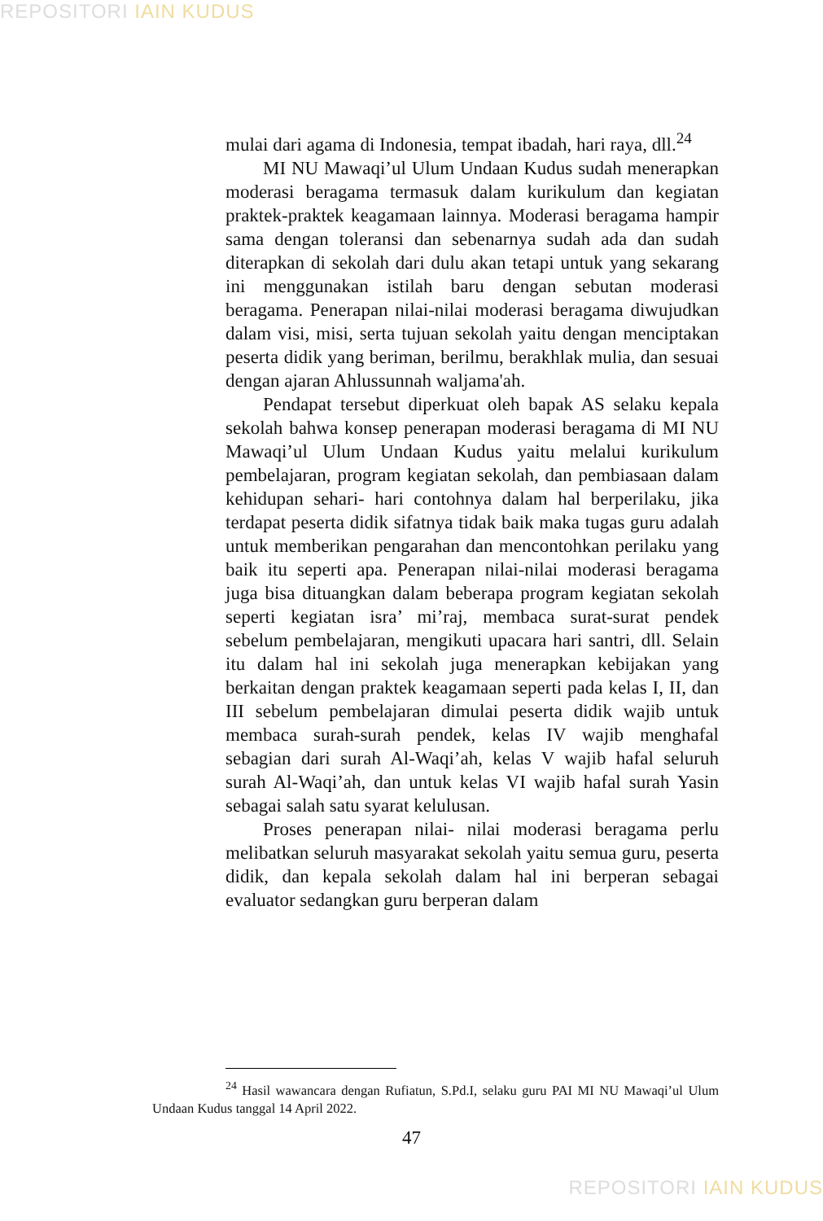REPOSITORI IAIN KUDUS
mulai dari agama di Indonesia, tempat ibadah, hari raya, dll.<sup>24</sup>
MI NU Mawaqi’ul Ulum Undaan Kudus sudah menerapkan moderasi beragama termasuk dalam kurikulum dan kegiatan praktek-praktek keagamaan lainnya. Moderasi beragama hampir sama dengan toleransi dan sebenarnya sudah ada dan sudah diterapkan di sekolah dari dulu akan tetapi untuk yang sekarang ini menggunakan istilah baru dengan sebutan moderasi beragama. Penerapan nilai-nilai moderasi beragama diwujudkan dalam visi, misi, serta tujuan sekolah yaitu dengan menciptakan peserta didik yang beriman, berilmu, berakhlak mulia, dan sesuai dengan ajaran Ahlussunnah waljama'ah.
Pendapat tersebut diperkuat oleh bapak AS selaku kepala sekolah bahwa konsep penerapan moderasi beragama di MI NU Mawaqi’ul Ulum Undaan Kudus yaitu melalui kurikulum pembelajaran, program kegiatan sekolah, dan pembiasaan dalam kehidupan sehari- hari contohnya dalam hal berperilaku, jika terdapat peserta didik sifatnya tidak baik maka tugas guru adalah untuk memberikan pengarahan dan mencontohkan perilaku yang baik itu seperti apa. Penerapan nilai-nilai moderasi beragama juga bisa dituangkan dalam beberapa program kegiatan sekolah seperti kegiatan isra’ mi’raj, membaca surat-surat pendek sebelum pembelajaran, mengikuti upacara hari santri, dll. Selain itu dalam hal ini sekolah juga menerapkan kebijakan yang berkaitan dengan praktek keagamaan seperti pada kelas I, II, dan III sebelum pembelajaran dimulai peserta didik wajib untuk membaca surah-surah pendek, kelas IV wajib menghafal sebagian dari surah Al-Waqi’ah, kelas V wajib hafal seluruh surah Al-Waqi’ah, dan untuk kelas VI wajib hafal surah Yasin sebagai salah satu syarat kelulusan.
Proses penerapan nilai- nilai moderasi beragama perlu melibatkan seluruh masyarakat sekolah yaitu semua guru, peserta didik, dan kepala sekolah dalam hal ini berperan sebagai evaluator sedangkan guru berperan dalam
<sup>24</sup> Hasil wawancara dengan Rufiatun, S.Pd.I, selaku guru PAI MI NU Mawaqi’ul Ulum Undaan Kudus tanggal 14 April 2022.
47
REPOSITORI IAIN KUDUS